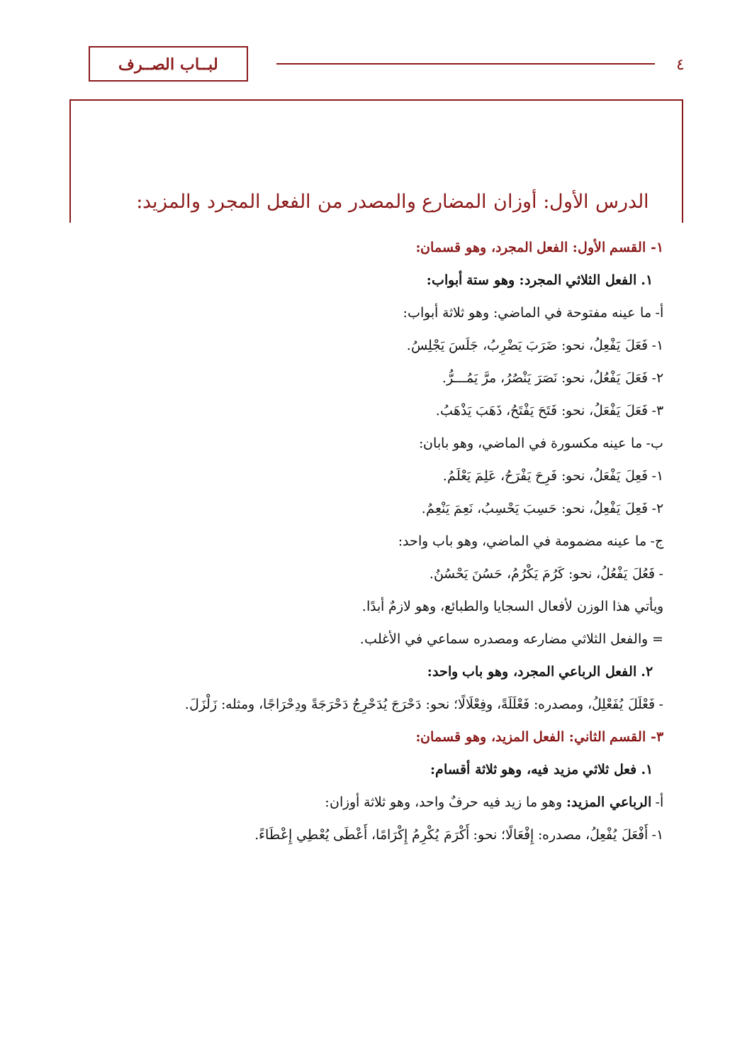٤
لبــاب الصــرف
الدرس الأول: أوزان المضارع والمصدر من الفعل المجرد والمزيد:
١- القسم الأول: الفعل المجرد، وهو قسمان:
١. الفعل الثلاثي المجرد: وهو ستة أبواب:
أ- ما عينه مفتوحة في الماضي: وهو ثلاثة أبواب:
١- فَعَلَ يَفْعِلُ، نحو: ضَرَبَ يَضْرِبُ، جَلَسَ يَجْلِسُ.
٢- فَعَلَ يَفْعُلُ، نحو: نَصَرَ يَنْصُرُ، مرَّ يَمُـــرُّ.
٣- فَعَلَ يَفْعَلُ، نحو: فَتَحَ يَفْتَحُ، ذَهَبَ يَذْهَبُ.
ب- ما عينه مكسورة في الماضي، وهو بابان:
١- فَعِلَ يَفْعَلُ، نحو: فَرِحَ يَفْرَحُ، عَلِمَ يَعْلَمُ.
٢- فَعِلَ يَفْعِلُ، نحو: حَسِبَ يَحْسِبُ، نَعِمَ يَنْعِمُ.
ج- ما عينه مضمومة في الماضي، وهو باب واحد:
- فَعُلَ يَفْعُلُ، نحو: كَرُمَ يَكْرُمُ، حَسُنَ يَحْسُنُ.
ويأتي هذا الوزن لأفعال السجايا والطبائع، وهو لازمٌ أبدًا.
= والفعل الثلاثي مضارعه ومصدره سماعي في الأغلب.
٢. الفعل الرباعي المجرد، وهو باب واحد:
- فَعْلَلَ يُفَعْلِلُ، ومصدره: فَعْلَلَةً، وفِعْلَالًا؛ نحو: دَحْرَجَ يُدَحْرِجُ دَحْرَجَةً ودِحْرَاجًا، ومثله: زَلْزَلَ.
٣- القسم الثاني: الفعل المزيد، وهو قسمان:
١. فعل ثلاثي مزيد فيه، وهو ثلاثة أقسام:
أ- الرباعي المزيد: وهو ما زيد فيه حرفٌ واحد، وهو ثلاثة أوزان:
١- أَفْعَلَ يُفْعِلُ، مصدره: إِفْعَالًا؛ نحو: أَكْرَمَ يُكْرِمُ إِكْرَامًا، أَعْطَى يُعْطِي إِعْطَاءً.